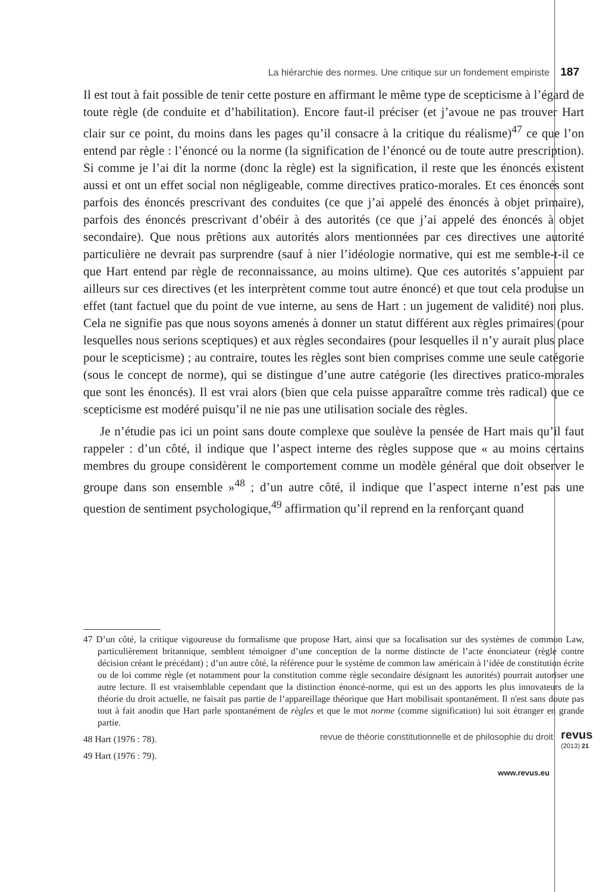La hiérarchie des normes. Une critique sur un fondement empiriste 187
Il est tout à fait possible de tenir cette posture en affirmant le même type de scepticisme à l’égard de toute règle (de conduite et d’habilitation). Encore faut-il préciser (et j’avoue ne pas trouver Hart clair sur ce point, du moins dans les pages qu’il consacre à la critique du réalisme)<sup>47</sup> ce que l’on entend par règle : l’énoncé ou la norme (la signification de l’énoncé ou de toute autre prescription). Si comme je l’ai dit la norme (donc la règle) est la signification, il reste que les énoncés existent aussi et ont un effet social non négligeable, comme directives pratico-morales. Et ces énoncés sont parfois des énoncés prescrivant des conduites (ce que j’ai appelé des énoncés à objet primaire), parfois des énoncés prescrivant d’obéir à des autorités (ce que j’ai appelé des énoncés à objet secondaire). Que nous prêtions aux autorités alors mentionnées par ces directives une autorité particulière ne devrait pas surprendre (sauf à nier l’idéologie normative, qui est me semble-t-il ce que Hart entend par règle de reconnaissance, au moins ultime). Que ces autorités s’appuient par ailleurs sur ces directives (et les interprètent comme tout autre énoncé) et que tout cela produise un effet (tant factuel que du point de vue interne, au sens de Hart : un jugement de validité) non plus. Cela ne signifie pas que nous soyons amenés à donner un statut différent aux règles primaires (pour lesquelles nous serions sceptiques) et aux règles secondaires (pour lesquelles il n’y aurait plus place pour le scepticisme) ; au contraire, toutes les règles sont bien comprises comme une seule catégorie (sous le concept de norme), qui se distingue d’une autre catégorie (les directives pratico-morales que sont les énoncés). Il est vrai alors (bien que cela puisse apparaître comme très radical) que ce scepticisme est modéré puisqu’il ne nie pas une utilisation sociale des règles.
Je n’étudie pas ici un point sans doute complexe que soulève la pensée de Hart mais qu’il faut rappeler : d’un côté, il indique que l’aspect interne des règles suppose que « au moins certains membres du groupe considèrent le comportement comme un modèle général que doit observer le groupe dans son ensemble »<sup>48</sup> ; d’un autre côté, il indique que l’aspect interne n’est pas une question de sentiment psychologique,<sup>49</sup> affirmation qu’il reprend en la renforçant quand
47 D’un côté, la critique vigoureuse du formalisme que propose Hart, ainsi que sa focalisation sur des systèmes de common Law, particulièrement britannique, semblent témoigner d’une conception de la norme distincte de l’acte énonciateur (règle contre décision créant le précédant) ; d’un autre côté, la référence pour le système de common law américain à l’idée de constitution écrite ou de loi comme règle (et notamment pour la constitution comme règle secondaire désignant les autorités) pourrait autoriser une autre lecture. Il est vraisemblable cependant que la distinction énoncé-norme, qui est un des apports les plus innovateurs de la théorie du droit actuelle, ne faisait pas partie de l’appareillage théorique que Hart mobilisait spontanément. Il n'est sans doute pas tout à fait anodin que Hart parle spontanément de règles et que le mot norme (comme signification) lui soit étranger en grande partie.
48 Hart (1976 : 78).
49 Hart (1976 : 79).
revue de théorie constitutionnelle et de philosophie du droit revus
(2013) 21
www.revus.eu